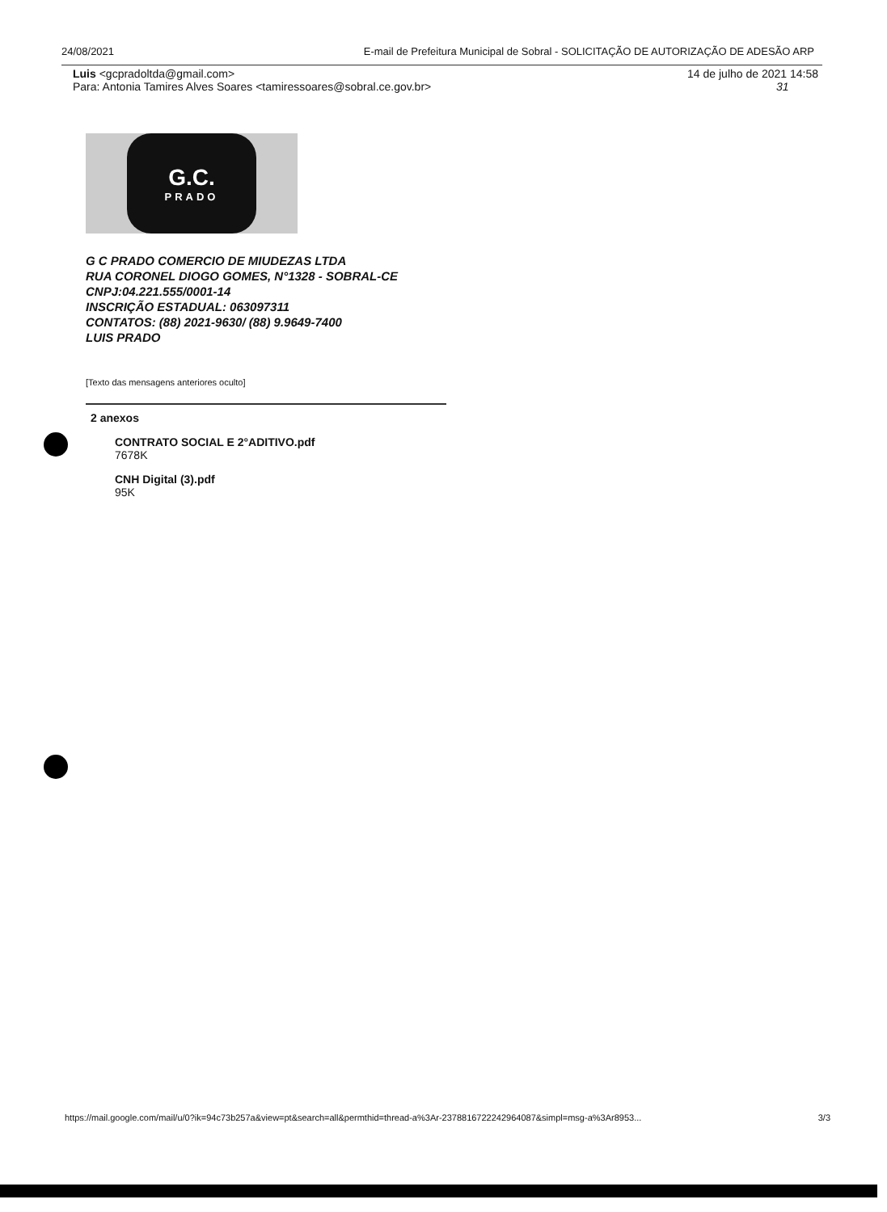24/08/2021 E-mail de Prefeitura Municipal de Sobral - SOLICITAÇÃO DE AUTORIZAÇÃO DE ADESÃO ARP
Luis <gcpradoltda@gmail.com>
Para: Antonia Tamires Alves Soares <tamiressoares@sobral.ce.gov.br>
14 de julho de 2021 14:58
31
G.C.
PRADO
G C PRADO COMERCIO DE MIUDEZAS LTDA
RUA CORONEL DIOGO GOMES, N°1328 - SOBRAL-CE
CNPJ:04.221.555/0001-14
INSCRIÇÃO ESTADUAL: 063097311
CONTATOS: (88) 2021-9630/ (88) 9.9649-7400
LUIS PRADO
[Texto das mensagens anteriores oculto]
2 anexos
CONTRATO SOCIAL E 2°ADITIVO.pdf
7678K
CNH Digital (3).pdf
95K
https://mail.google.com/mail/u/0?ik=94c73b257a&view=pt&search=all&permthid=thread-a%3Ar-2378816722242964087&simpl=msg-a%3Ar8953... 3/3